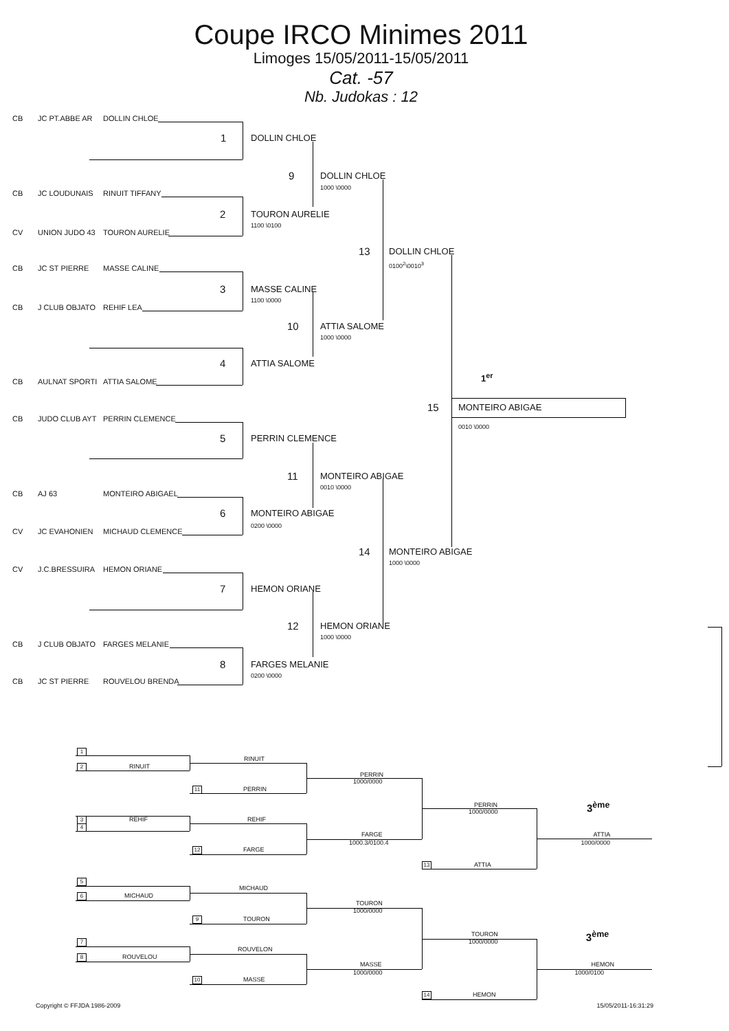Coupe IRCO Minimes 2011
Limoges 15/05/2011-15/05/2011
Cat. -57
Nb. Judokas : 12
CB JC PT.ABBE AR DOLLIN CHLOE
1 DOLLIN CHLOE
9 DOLLIN CHLOE
1000 \0000
CB JC LOUDUNAIS RINUIT TIFFANY
2 TOURON AURELIE
1100 \0100
CV UNION JUDO 43 TOURON AURELIE
13 DOLLIN CHLOE
0100<sup>2</sup>\0010<sup>3</sup>
CB JC ST PIERRE MASSE CALINE
3 MASSE CALINE
1100 \0000
CB J CLUB OBJATO REHIF LEA
10 ATTIA SALOME
1000 \0000
4 ATTIA SALOME
1<sup>er</sup>
CB AULNAT SPORTI ATTIA SALOME
15 MONTEIRO ABIGAE
CB JUDO CLUB AYT PERRIN CLEMENCE
0010 \0000
5 PERRIN CLEMENCE
11 MONTEIRO ABIGAE
0010 \0000
CB AJ 63 MONTEIRO ABIGAEL
6 MONTEIRO ABIGAE
0200 \0000
CV JC EVAHONIEN MICHAUD CLEMENCE
14 MONTEIRO ABIGAE
1000 \0000
CV J.C.BRESSUIRA HEMON ORIANE
7 HEMON ORIANE
12 HEMON ORIANE
1000 \0000
CB J CLUB OBJATO FARGES MELANIE
8 FARGES MELANIE
0200 \0000
CB JC ST PIERRE ROUVELOU BRENDA
1
RINUIT
2 RINUIT
PERRIN
1000/0000
11 PERRIN
PERRIN 3<sup>ème</sup>
1000/0000
3 REHIF REHIF
4
FARGE ATTIA
1000.3/0100.4 1000/0000
12 FARGE
13 ATTIA
5
MICHAUD
6 MICHAUD
TOURON
1000/0000
9 TOURON
TOURON 3<sup>ème</sup>
7 1000/0000
ROUVELON
8 ROUVELOU
MASSE HEMON
1000/0000 1000/0100
10 MASSE
14 HEMON
Copyright © FFJDA 1986-2009 15/05/2011-16:31:29